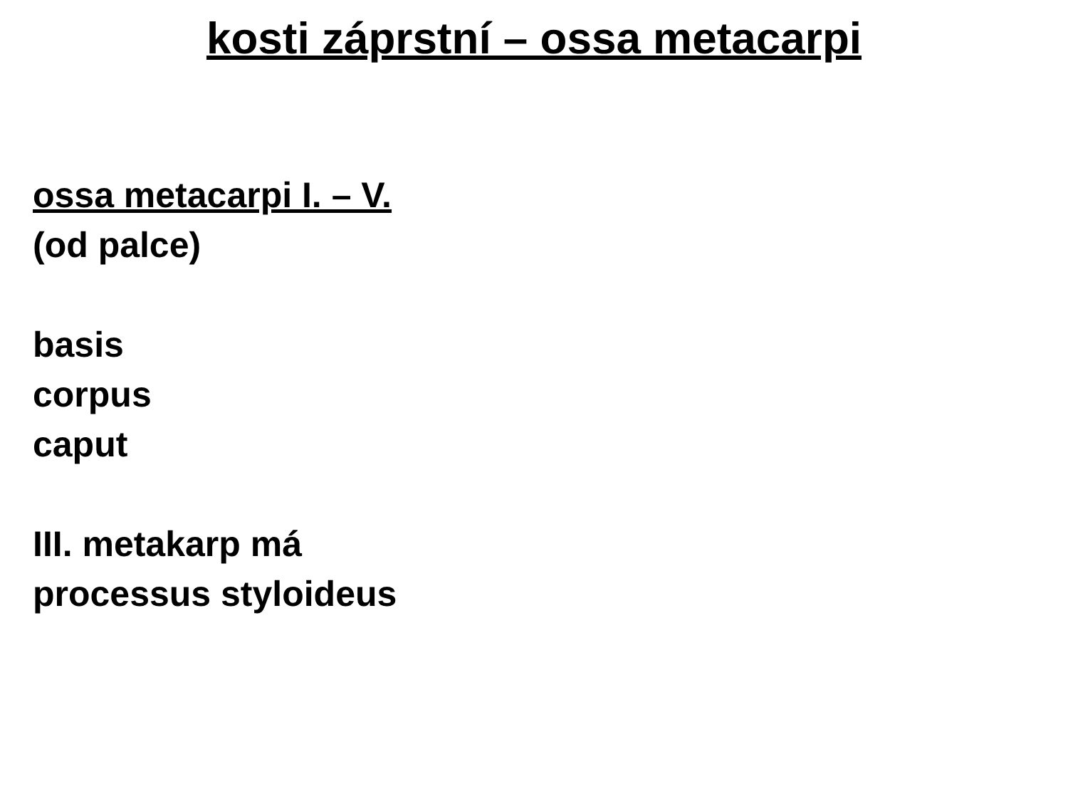kosti záprstní – ossa metacarpi
ossa metacarpi I. – V.
(od palce)
basis
corpus
caput
III. metakarp má
processus styloideus